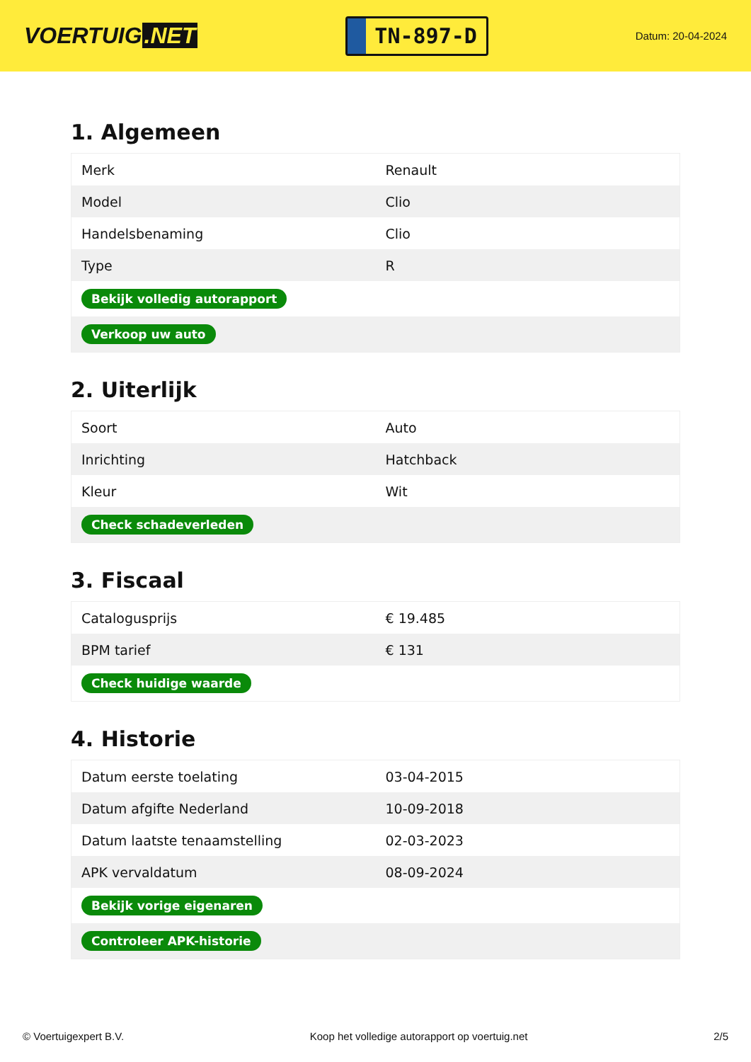VOERTUIG.NET
TN-897-D
Datum: 20-04-2024
1. Algemeen
| Merk | Renault |
| Model | Clio |
| Handelsbenaming | Clio |
| Type | R |
| Bekijk volledig autorapport | |
| Verkoop uw auto | |
2. Uiterlijk
| Soort | Auto |
| Inrichting | Hatchback |
| Kleur | Wit |
| Check schadeverleden | |
3. Fiscaal
| Catalogusprijs | € 19.485 |
| BPM tarief | € 131 |
| Check huidige waarde | |
4. Historie
| Datum eerste toelating | 03-04-2015 |
| Datum afgifte Nederland | 10-09-2018 |
| Datum laatste tenaamstelling | 02-03-2023 |
| APK vervaldatum | 08-09-2024 |
| Bekijk vorige eigenaren | |
| Controleer APK-historie | |
© Voertuigexpert B.V. Koop het volledige autorapport op voertuig.net 2/5